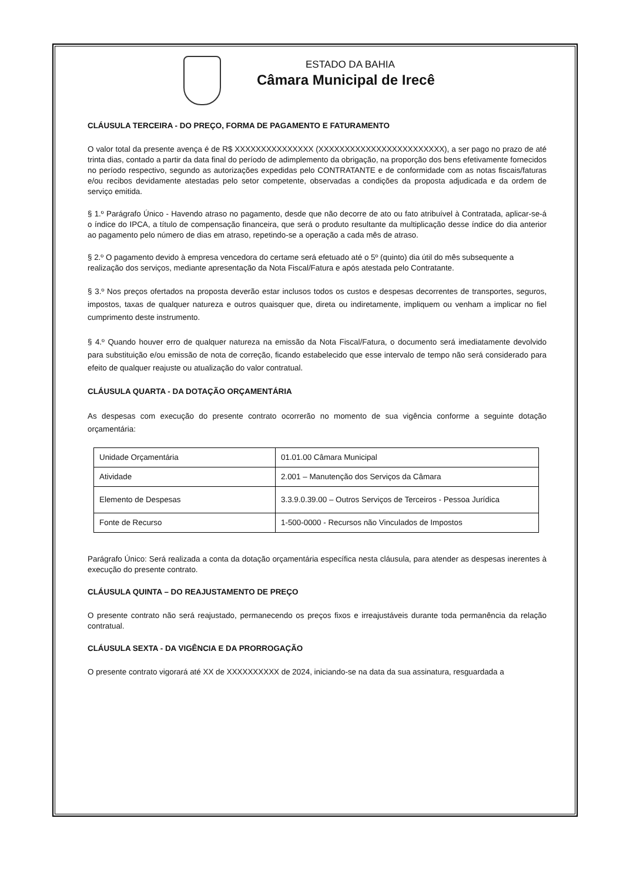ESTADO DA BAHIA
Câmara Municipal de Irecê
CLÁUSULA TERCEIRA - DO PREÇO, FORMA DE PAGAMENTO E FATURAMENTO
O valor total da presente avença é de R$ XXXXXXXXXXXXXXX (XXXXXXXXXXXXXXXXXXXXXXXX), a ser pago no prazo de até trinta dias, contado a partir da data final do período de adimplemento da obrigação, na proporção dos bens efetivamente fornecidos no período respectivo, segundo as autorizações expedidas pelo CONTRATANTE e de conformidade com as notas fiscais/faturas e/ou recibos devidamente atestadas pelo setor competente, observadas a condições da proposta adjudicada e da ordem de serviço emitida.
§ 1.º Parágrafo Único - Havendo atraso no pagamento, desde que não decorre de ato ou fato atribuível à Contratada, aplicar-se-á o índice do IPCA, a título de compensação financeira, que será o produto resultante da multiplicação desse índice do dia anterior ao pagamento pelo número de dias em atraso, repetindo-se a operação a cada mês de atraso.
§ 2.º O pagamento devido à empresa vencedora do certame será efetuado até o 5º (quinto) dia útil do mês subsequente a realização dos serviços, mediante apresentação da Nota Fiscal/Fatura e após atestada pelo Contratante.
§ 3.º Nos preços ofertados na proposta deverão estar inclusos todos os custos e despesas decorrentes de transportes, seguros, impostos, taxas de qualquer natureza e outros quaisquer que, direta ou indiretamente, impliquem ou venham a implicar no fiel cumprimento deste instrumento.
§ 4.º Quando houver erro de qualquer natureza na emissão da Nota Fiscal/Fatura, o documento será imediatamente devolvido para substituição e/ou emissão de nota de correção, ficando estabelecido que esse intervalo de tempo não será considerado para efeito de qualquer reajuste ou atualização do valor contratual.
CLÁUSULA QUARTA - DA DOTAÇÃO ORÇAMENTÁRIA
As despesas com execução do presente contrato ocorrerão no momento de sua vigência conforme a seguinte dotação orçamentária:
| Unidade Orçamentária | 01.01.00 Câmara Municipal |
| Atividade | 2.001 – Manutenção dos Serviços da Câmara |
| Elemento de Despesas | 3.3.9.0.39.00 – Outros Serviços de Terceiros - Pessoa Jurídica |
| Fonte de Recurso | 1-500-0000 - Recursos não Vinculados de Impostos |
Parágrafo Único: Será realizada a conta da dotação orçamentária específica nesta cláusula, para atender as despesas inerentes à execução do presente contrato.
CLÁUSULA QUINTA – DO REAJUSTAMENTO DE PREÇO
O presente contrato não será reajustado, permanecendo os preços fixos e irreajustáveis durante toda permanência da relação contratual.
CLÁUSULA SEXTA - DA VIGÊNCIA E DA PRORROGAÇÃO
O presente contrato vigorará até XX de XXXXXXXXXX de 2024, iniciando-se na data da sua assinatura, resguardada a